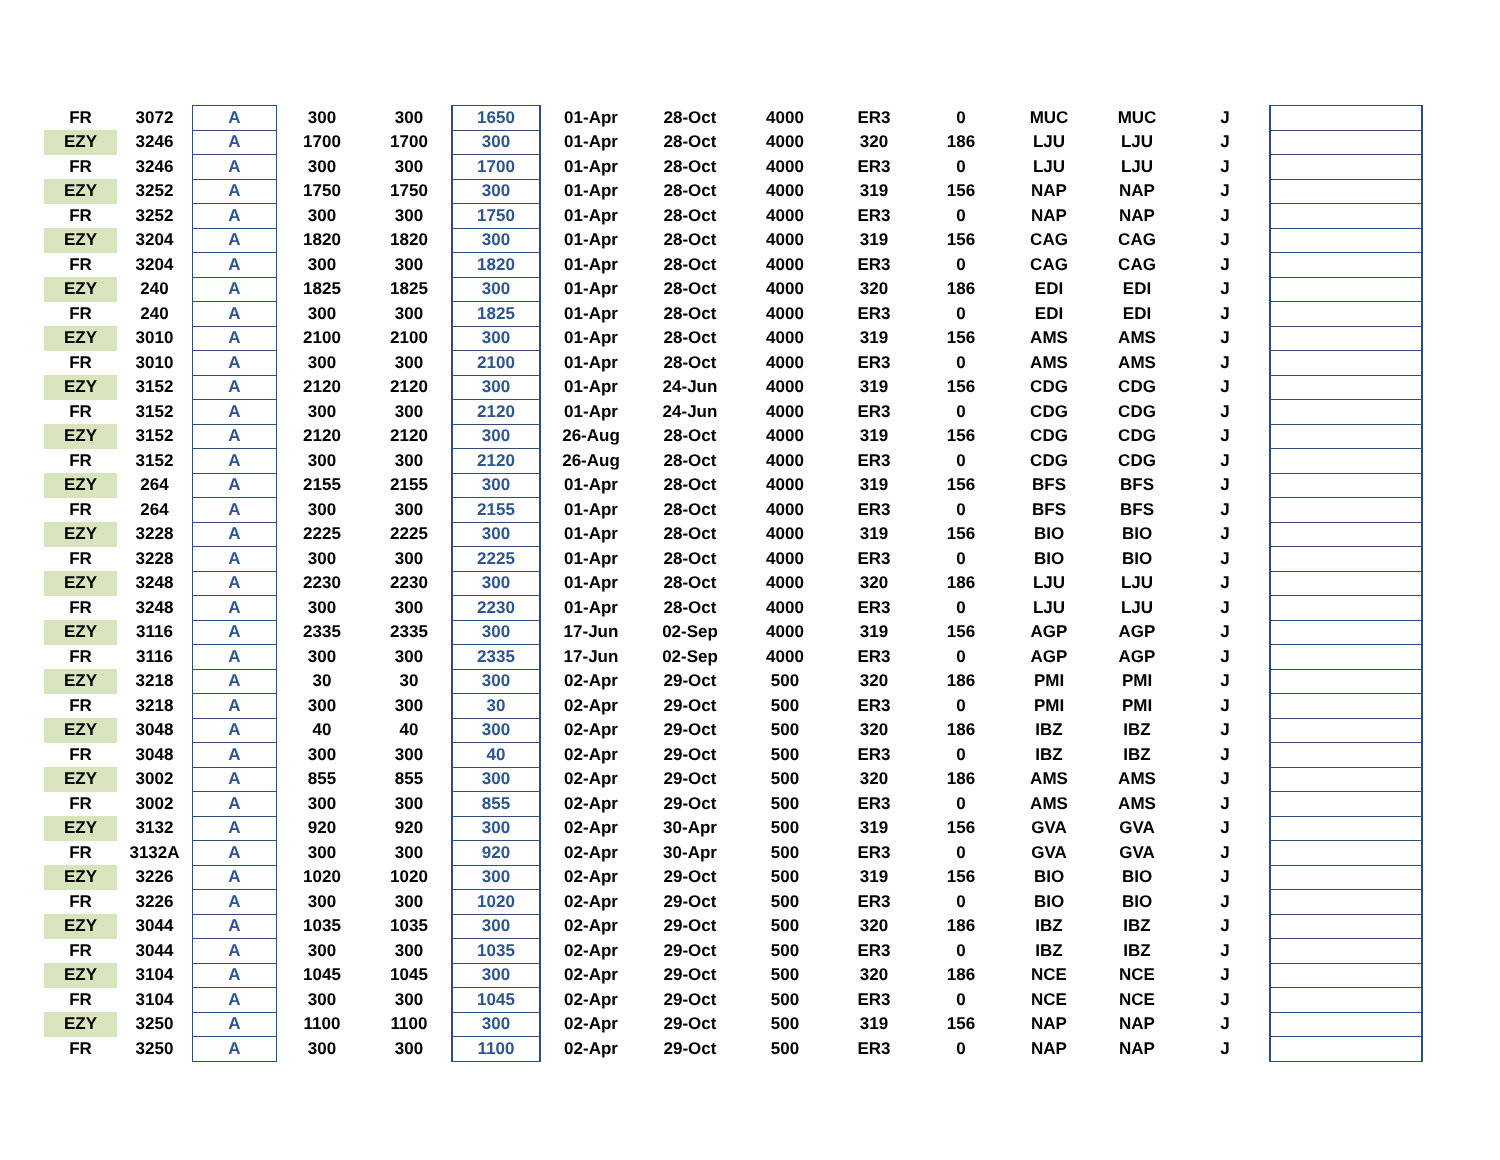| FR | 3072 | A | 300 | 300 | 1650 | 01-Apr | 28-Oct | 4000 | ER3 | 0 | MUC | MUC | J | |
| EZY | 3246 | A | 1700 | 1700 | 300 | 01-Apr | 28-Oct | 4000 | 320 | 186 | LJU | LJU | J | |
| FR | 3246 | A | 300 | 300 | 1700 | 01-Apr | 28-Oct | 4000 | ER3 | 0 | LJU | LJU | J | |
| EZY | 3252 | A | 1750 | 1750 | 300 | 01-Apr | 28-Oct | 4000 | 319 | 156 | NAP | NAP | J | |
| FR | 3252 | A | 300 | 300 | 1750 | 01-Apr | 28-Oct | 4000 | ER3 | 0 | NAP | NAP | J | |
| EZY | 3204 | A | 1820 | 1820 | 300 | 01-Apr | 28-Oct | 4000 | 319 | 156 | CAG | CAG | J | |
| FR | 3204 | A | 300 | 300 | 1820 | 01-Apr | 28-Oct | 4000 | ER3 | 0 | CAG | CAG | J | |
| EZY | 240 | A | 1825 | 1825 | 300 | 01-Apr | 28-Oct | 4000 | 320 | 186 | EDI | EDI | J | |
| FR | 240 | A | 300 | 300 | 1825 | 01-Apr | 28-Oct | 4000 | ER3 | 0 | EDI | EDI | J | |
| EZY | 3010 | A | 2100 | 2100 | 300 | 01-Apr | 28-Oct | 4000 | 319 | 156 | AMS | AMS | J | |
| FR | 3010 | A | 300 | 300 | 2100 | 01-Apr | 28-Oct | 4000 | ER3 | 0 | AMS | AMS | J | |
| EZY | 3152 | A | 2120 | 2120 | 300 | 01-Apr | 24-Jun | 4000 | 319 | 156 | CDG | CDG | J | |
| FR | 3152 | A | 300 | 300 | 2120 | 01-Apr | 24-Jun | 4000 | ER3 | 0 | CDG | CDG | J | |
| EZY | 3152 | A | 2120 | 2120 | 300 | 26-Aug | 28-Oct | 4000 | 319 | 156 | CDG | CDG | J | |
| FR | 3152 | A | 300 | 300 | 2120 | 26-Aug | 28-Oct | 4000 | ER3 | 0 | CDG | CDG | J | |
| EZY | 264 | A | 2155 | 2155 | 300 | 01-Apr | 28-Oct | 4000 | 319 | 156 | BFS | BFS | J | |
| FR | 264 | A | 300 | 300 | 2155 | 01-Apr | 28-Oct | 4000 | ER3 | 0 | BFS | BFS | J | |
| EZY | 3228 | A | 2225 | 2225 | 300 | 01-Apr | 28-Oct | 4000 | 319 | 156 | BIO | BIO | J | |
| FR | 3228 | A | 300 | 300 | 2225 | 01-Apr | 28-Oct | 4000 | ER3 | 0 | BIO | BIO | J | |
| EZY | 3248 | A | 2230 | 2230 | 300 | 01-Apr | 28-Oct | 4000 | 320 | 186 | LJU | LJU | J | |
| FR | 3248 | A | 300 | 300 | 2230 | 01-Apr | 28-Oct | 4000 | ER3 | 0 | LJU | LJU | J | |
| EZY | 3116 | A | 2335 | 2335 | 300 | 17-Jun | 02-Sep | 4000 | 319 | 156 | AGP | AGP | J | |
| FR | 3116 | A | 300 | 300 | 2335 | 17-Jun | 02-Sep | 4000 | ER3 | 0 | AGP | AGP | J | |
| EZY | 3218 | A | 30 | 30 | 300 | 02-Apr | 29-Oct | 500 | 320 | 186 | PMI | PMI | J | |
| FR | 3218 | A | 300 | 300 | 30 | 02-Apr | 29-Oct | 500 | ER3 | 0 | PMI | PMI | J | |
| EZY | 3048 | A | 40 | 40 | 300 | 02-Apr | 29-Oct | 500 | 320 | 186 | IBZ | IBZ | J | |
| FR | 3048 | A | 300 | 300 | 40 | 02-Apr | 29-Oct | 500 | ER3 | 0 | IBZ | IBZ | J | |
| EZY | 3002 | A | 855 | 855 | 300 | 02-Apr | 29-Oct | 500 | 320 | 186 | AMS | AMS | J | |
| FR | 3002 | A | 300 | 300 | 855 | 02-Apr | 29-Oct | 500 | ER3 | 0 | AMS | AMS | J | |
| EZY | 3132 | A | 920 | 920 | 300 | 02-Apr | 30-Apr | 500 | 319 | 156 | GVA | GVA | J | |
| FR | 3132A | A | 300 | 300 | 920 | 02-Apr | 30-Apr | 500 | ER3 | 0 | GVA | GVA | J | |
| EZY | 3226 | A | 1020 | 1020 | 300 | 02-Apr | 29-Oct | 500 | 319 | 156 | BIO | BIO | J | |
| FR | 3226 | A | 300 | 300 | 1020 | 02-Apr | 29-Oct | 500 | ER3 | 0 | BIO | BIO | J | |
| EZY | 3044 | A | 1035 | 1035 | 300 | 02-Apr | 29-Oct | 500 | 320 | 186 | IBZ | IBZ | J | |
| FR | 3044 | A | 300 | 300 | 1035 | 02-Apr | 29-Oct | 500 | ER3 | 0 | IBZ | IBZ | J | |
| EZY | 3104 | A | 1045 | 1045 | 300 | 02-Apr | 29-Oct | 500 | 320 | 186 | NCE | NCE | J | |
| FR | 3104 | A | 300 | 300 | 1045 | 02-Apr | 29-Oct | 500 | ER3 | 0 | NCE | NCE | J | |
| EZY | 3250 | A | 1100 | 1100 | 300 | 02-Apr | 29-Oct | 500 | 319 | 156 | NAP | NAP | J | |
| FR | 3250 | A | 300 | 300 | 1100 | 02-Apr | 29-Oct | 500 | ER3 | 0 | NAP | NAP | J | |